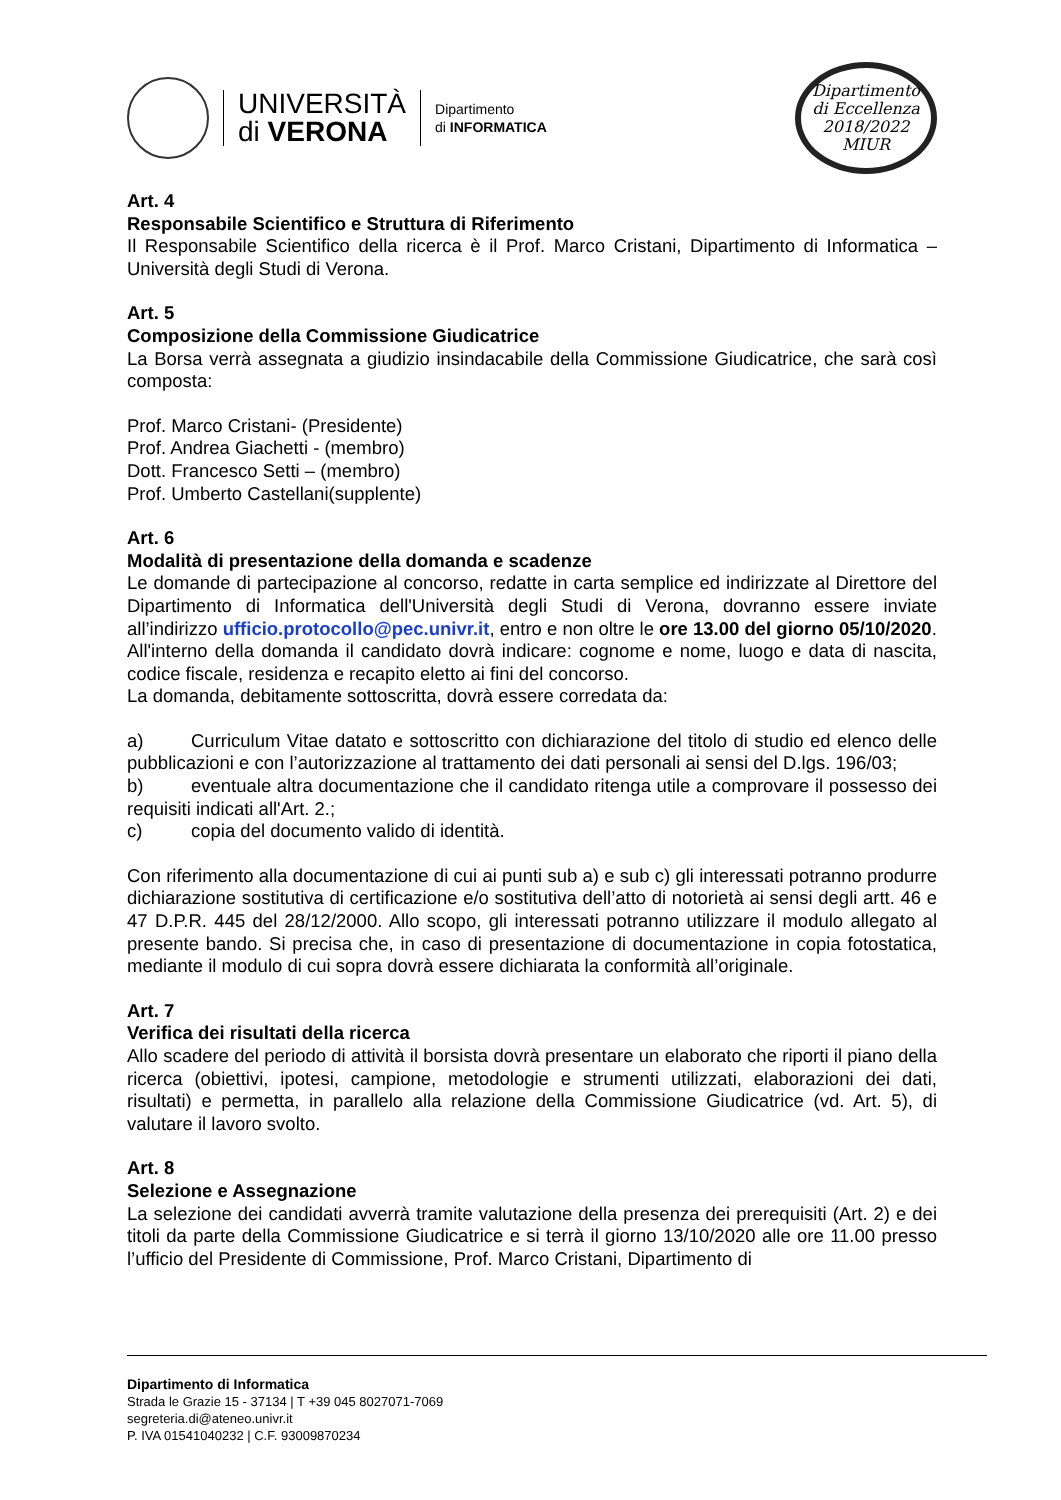UNIVERSITÀ
di VERONA
Dipartimento
di INFORMATICA
Dipartimento
di Eccellenza
2018/2022 MIUR
Art. 4
Responsabile Scientifico e Struttura di Riferimento
Il Responsabile Scientifico della ricerca è il Prof. Marco Cristani, Dipartimento di Informatica – Università degli Studi di Verona.
Art. 5
Composizione della Commissione Giudicatrice
La Borsa verrà assegnata a giudizio insindacabile della Commissione Giudicatrice, che sarà così composta:
Prof. Marco Cristani- (Presidente)
Prof. Andrea Giachetti - (membro)
Dott. Francesco Setti – (membro)
Prof. Umberto Castellani(supplente)
Art. 6
Modalità di presentazione della domanda e scadenze
Le domande di partecipazione al concorso, redatte in carta semplice ed indirizzate al Direttore del Dipartimento di Informatica dell'Università degli Studi di Verona, dovranno essere inviate all’indirizzo ufficio.protocollo@pec.univr.it, entro e non oltre le ore 13.00 del giorno 05/10/2020.
All'interno della domanda il candidato dovrà indicare: cognome e nome, luogo e data di nascita, codice fiscale, residenza e recapito eletto ai fini del concorso.
La domanda, debitamente sottoscritta, dovrà essere corredata da:
a) Curriculum Vitae datato e sottoscritto con dichiarazione del titolo di studio ed elenco delle pubblicazioni e con l’autorizzazione al trattamento dei dati personali ai sensi del D.lgs. 196/03;
b) eventuale altra documentazione che il candidato ritenga utile a comprovare il possesso dei requisiti indicati all'Art. 2.;
c) copia del documento valido di identità.
Con riferimento alla documentazione di cui ai punti sub a) e sub c) gli interessati potranno produrre dichiarazione sostitutiva di certificazione e/o sostitutiva dell’atto di notorietà ai sensi degli artt. 46 e 47 D.P.R. 445 del 28/12/2000. Allo scopo, gli interessati potranno utilizzare il modulo allegato al presente bando. Si precisa che, in caso di presentazione di documentazione in copia fotostatica, mediante il modulo di cui sopra dovrà essere dichiarata la conformità all’originale.
Art. 7
Verifica dei risultati della ricerca
Allo scadere del periodo di attività il borsista dovrà presentare un elaborato che riporti il piano della ricerca (obiettivi, ipotesi, campione, metodologie e strumenti utilizzati, elaborazioni dei dati, risultati) e permetta, in parallelo alla relazione della Commissione Giudicatrice (vd. Art. 5), di valutare il lavoro svolto.
Art. 8
Selezione e Assegnazione
La selezione dei candidati avverrà tramite valutazione della presenza dei prerequisiti (Art. 2) e dei titoli da parte della Commissione Giudicatrice e si terrà il giorno 13/10/2020 alle ore 11.00 presso l’ufficio del Presidente di Commissione, Prof. Marco Cristani, Dipartimento di
Dipartimento di Informatica
Strada le Grazie 15 - 37134 | T +39 045 8027071-7069
segreteria.di@ateneo.univr.it
P. IVA 01541040232 | C.F. 93009870234